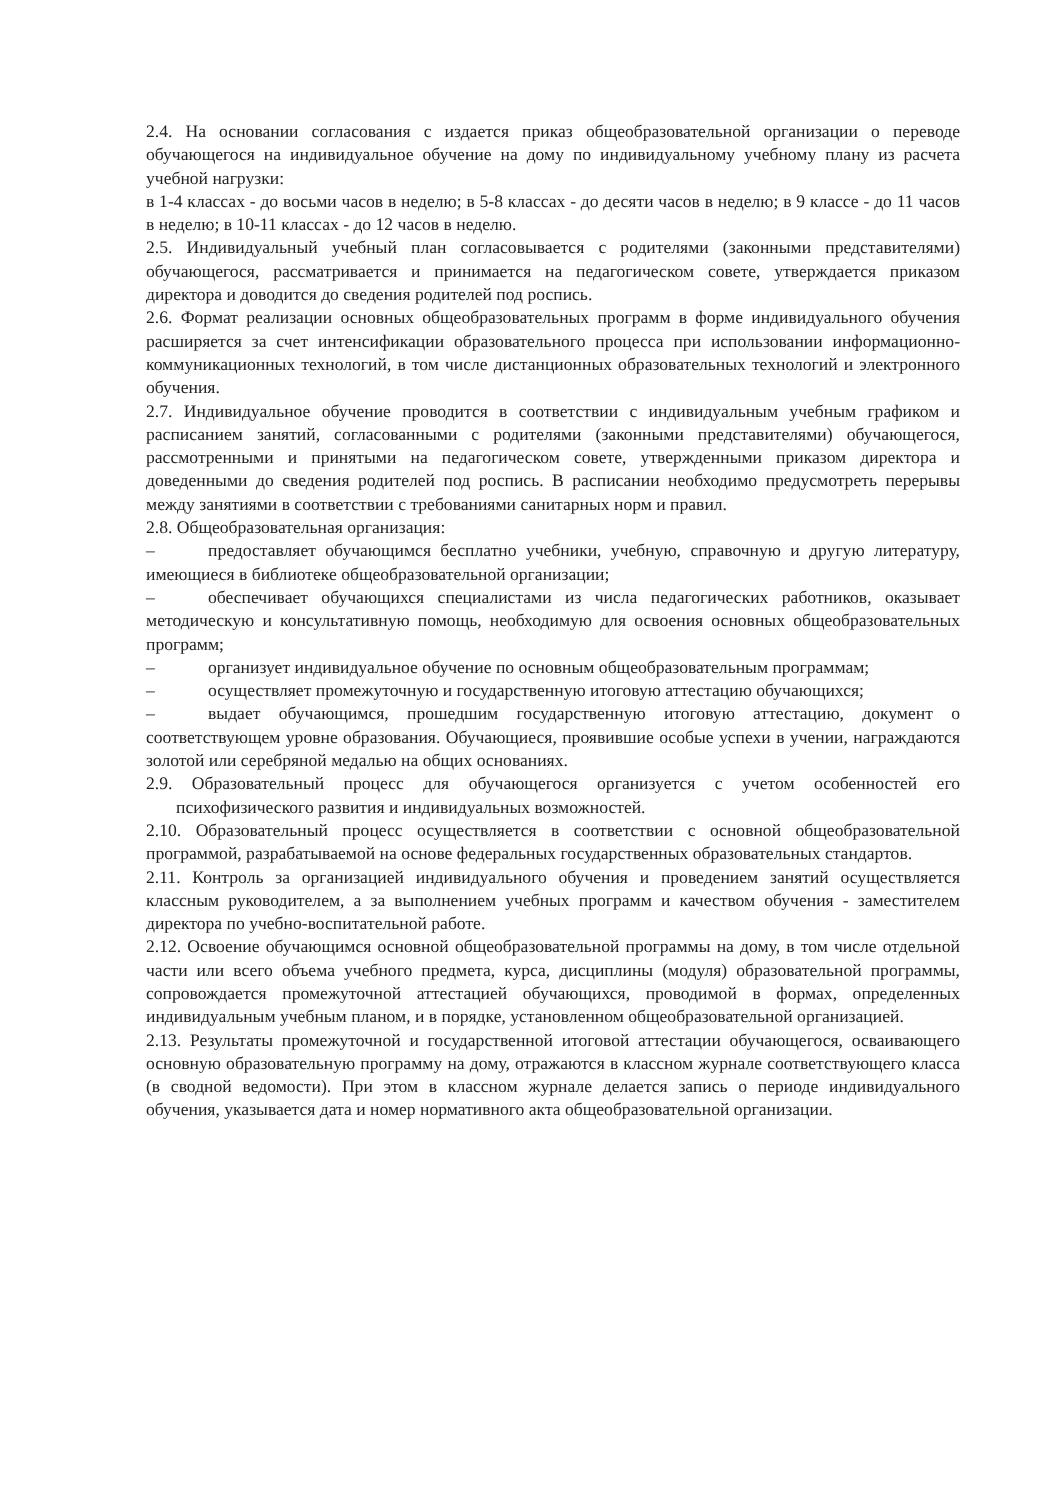2.4. На основании согласования с издается приказ общеобразовательной организации о переводе обучающегося на индивидуальное обучение на дому по индивидуальному учебному плану из расчета учебной нагрузки:
в 1-4 классах - до восьми часов в неделю; в 5-8 классах - до десяти часов в неделю; в 9 классе - до 11 часов в неделю; в 10-11 классах - до 12 часов в неделю.
2.5. Индивидуальный учебный план согласовывается с родителями (законными представителями) обучающегося, рассматривается и принимается на педагогическом совете, утверждается приказом директора и доводится до сведения родителей под роспись.
2.6. Формат реализации основных общеобразовательных программ в форме индивидуального обучения расширяется за счет интенсификации образовательного процесса при использовании информационно-коммуникационных технологий, в том числе дистанционных образовательных технологий и электронного обучения.
2.7. Индивидуальное обучение проводится в соответствии с индивидуальным учебным графиком и расписанием занятий, согласованными с родителями (законными представителями) обучающегося, рассмотренными и принятыми на педагогическом совете, утвержденными приказом директора и доведенными до сведения родителей под роспись. В расписании необходимо предусмотреть перерывы между занятиями в соответствии с требованиями санитарных норм и правил.
2.8. Общеобразовательная организация:
– предоставляет обучающимся бесплатно учебники, учебную, справочную и другую литературу, имеющиеся в библиотеке общеобразовательной организации;
– обеспечивает обучающихся специалистами из числа педагогических работников, оказывает методическую и консультативную помощь, необходимую для освоения основных общеобразовательных программ;
– организует индивидуальное обучение по основным общеобразовательным программам;
– осуществляет промежуточную и государственную итоговую аттестацию обучающихся;
– выдает обучающимся, прошедшим государственную итоговую аттестацию, документ о соответствующем уровне образования. Обучающиеся, проявившие особые успехи в учении, награждаются золотой или серебряной медалью на общих основаниях.
2.9. Образовательный процесс для обучающегося организуется с учетом особенностей его психофизического развития и индивидуальных возможностей.
2.10. Образовательный процесс осуществляется в соответствии с основной общеобразовательной программой, разрабатываемой на основе федеральных государственных образовательных стандартов.
2.11. Контроль за организацией индивидуального обучения и проведением занятий осуществляется классным руководителем, а за выполнением учебных программ и качеством обучения - заместителем директора по учебно-воспитательной работе.
2.12. Освоение обучающимся основной общеобразовательной программы на дому, в том числе отдельной части или всего объема учебного предмета, курса, дисциплины (модуля) образовательной программы, сопровождается промежуточной аттестацией обучающихся, проводимой в формах, определенных индивидуальным учебным планом, и в порядке, установленном общеобразовательной организацией.
2.13. Результаты промежуточной и государственной итоговой аттестации обучающегося, осваивающего основную образовательную программу на дому, отражаются в классном журнале соответствующего класса (в сводной ведомости). При этом в классном журнале делается запись о периоде индивидуального обучения, указывается дата и номер нормативного акта общеобразовательной организации.